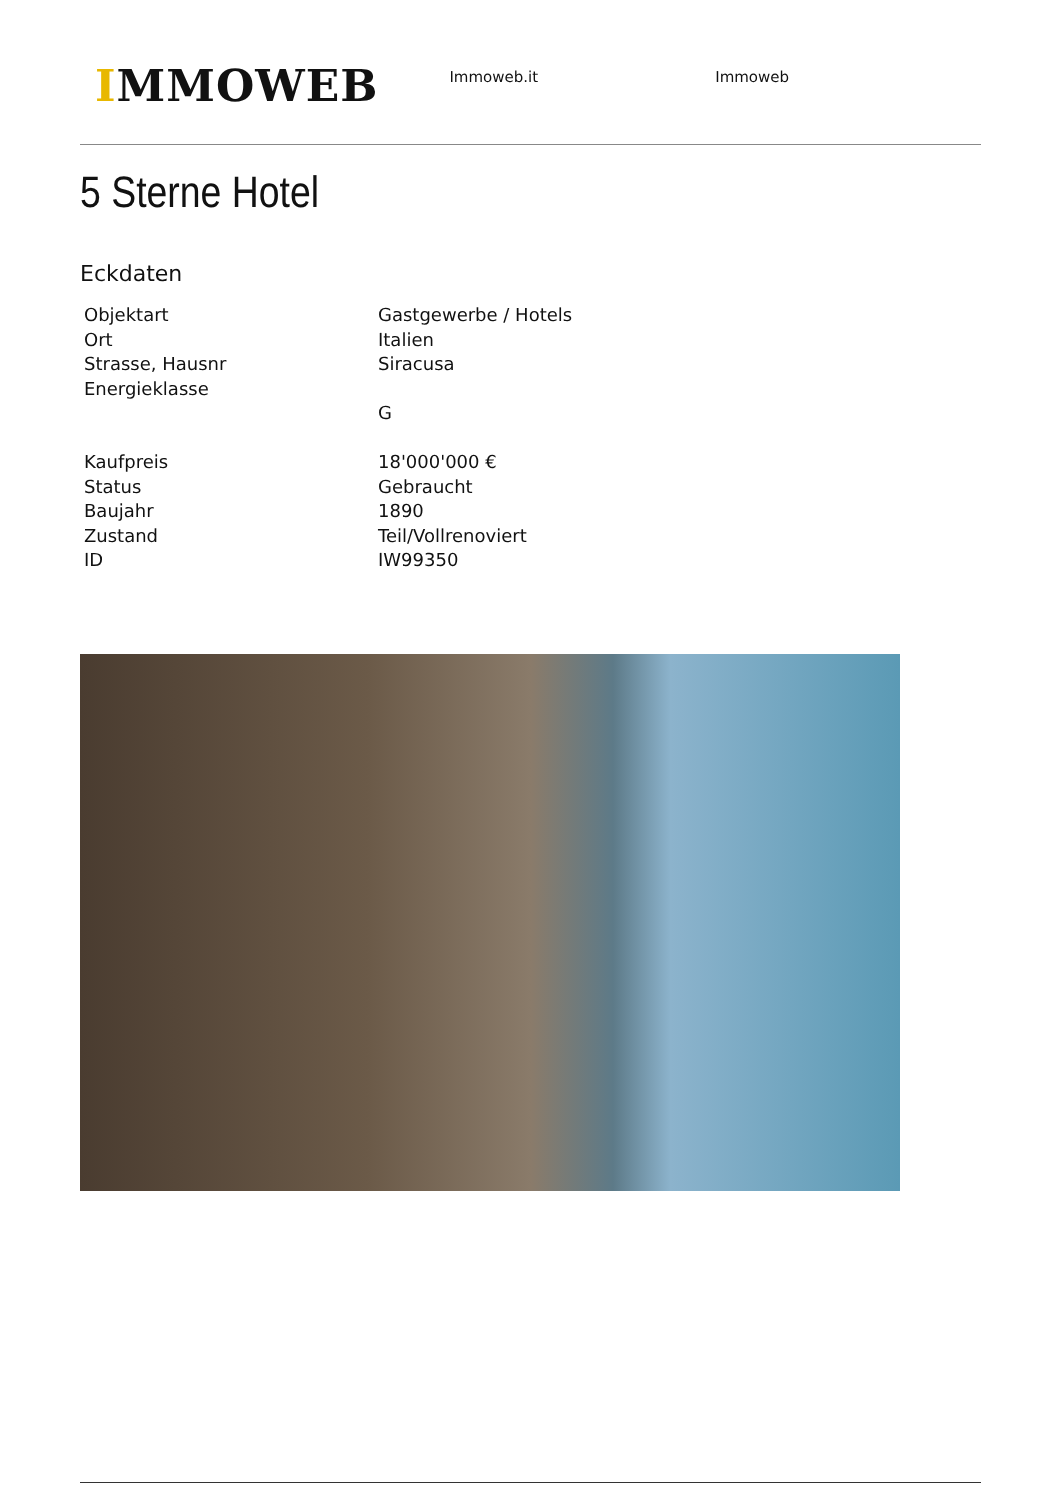IMMOWEB
Immoweb.it Immoweb
5 Sterne Hotel
Eckdaten
| Objektart | Gastgewerbe / Hotels |
| Ort | Italien |
| Strasse, Hausnr | Siracusa |
| Energieklasse | |
| | G |
| Kaufpreis | 18'000'000 € |
| Status | Gebraucht |
| Baujahr | 1890 |
| Zustand | Teil/Vollrenoviert |
| ID | IW99350 |